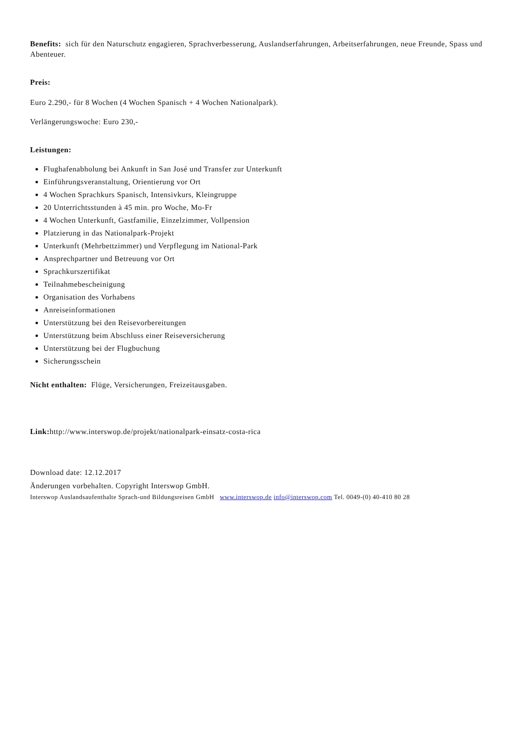Benefits: sich für den Naturschutz engagieren, Sprachverbesserung, Auslandserfahrungen, Arbeitserfahrungen, neue Freunde, Spass und Abenteuer.
Preis:
Euro 2.290,- für 8 Wochen (4 Wochen Spanisch + 4 Wochen Nationalpark).
Verlängerungswoche: Euro 230,-
Leistungen:
Flughafenabholung bei Ankunft in San José und Transfer zur Unterkunft
Einführungsveranstaltung, Orientierung vor Ort
4 Wochen Sprachkurs Spanisch, Intensivkurs, Kleingruppe
20 Unterrichtsstunden à 45 min. pro Woche, Mo-Fr
4 Wochen Unterkunft, Gastfamilie, Einzelzimmer, Vollpension
Platzierung in das Nationalpark-Projekt
Unterkunft (Mehrbettzimmer) und Verpflegung im National-Park
Ansprechpartner und Betreuung vor Ort
Sprachkurszertifikat
Teilnahmebescheinigung
Organisation des Vorhabens
Anreiseinformationen
Unterstützung bei den Reisevorbereitungen
Unterstützung beim Abschluss einer Reiseversicherung
Unterstützung bei der Flugbuchung
Sicherungsschein
Nicht enthalten: Flüge, Versicherungen, Freizeitausgaben.
Link: http://www.interswop.de/projekt/nationalpark-einsatz-costa-rica
Download date: 12.12.2017
Änderungen vorbehalten. Copyright Interswop GmbH.
Interswop Auslandsaufenthalte Sprach-und Bildungsreisen GmbH www.interswop.de info@interswop.com Tel. 0049-(0) 40-410 80 28